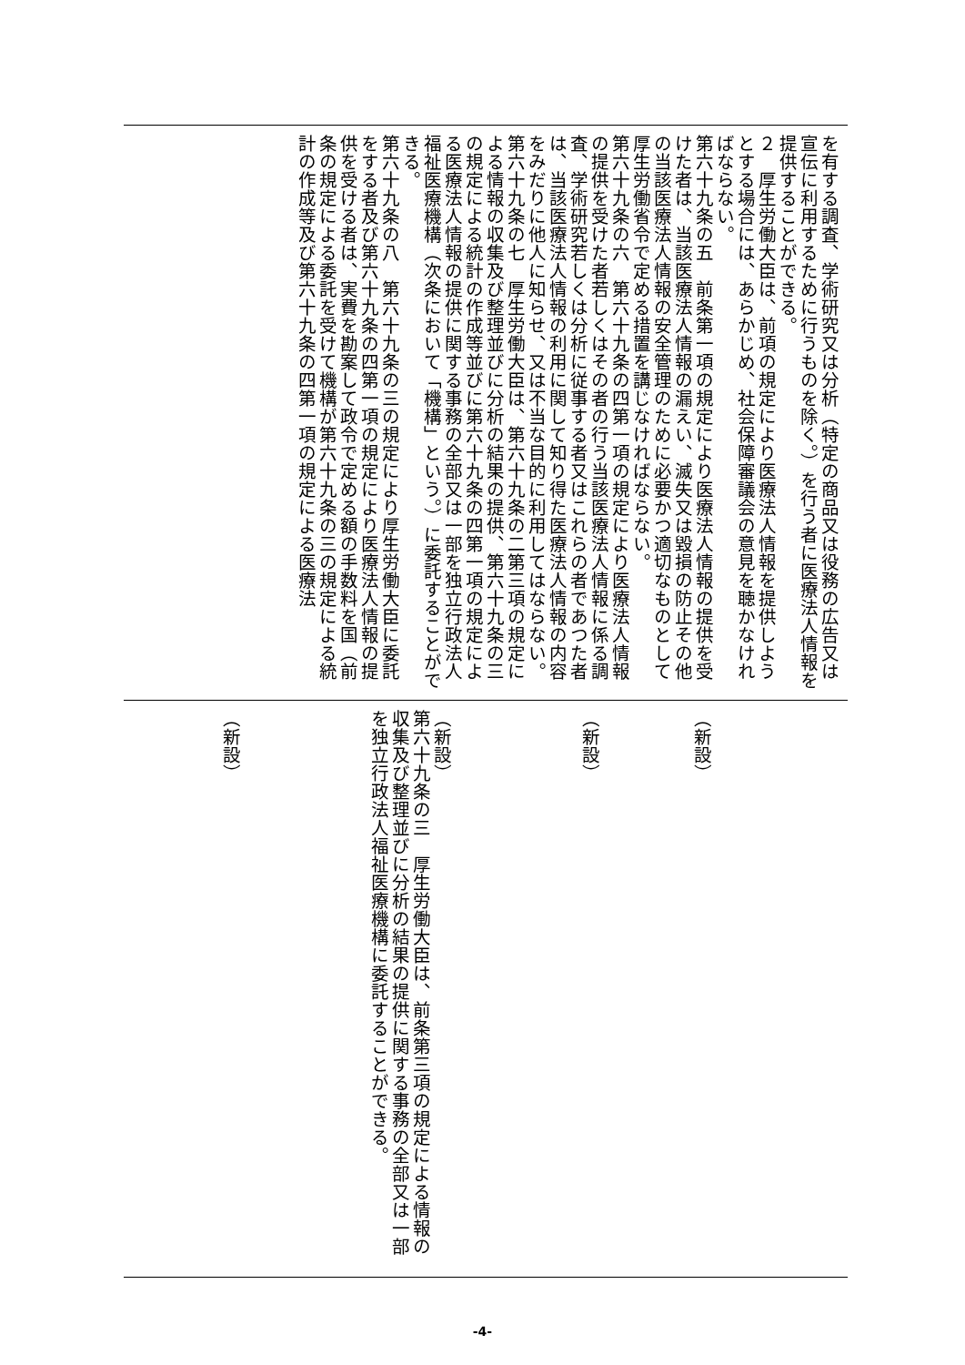を有する調査、学術研究又は分析（特定の商品又は役務の広告又は宣伝に利用するために行うものを除く。）を行う者に医療法人情報を提供することができる。
２　厚生労働大臣は、前項の規定により医療法人情報を提供しようとする場合には、あらかじめ、社会保障審議会の意見を聴かなければならない。
第六十九条の五　前条第一項の規定により医療法人情報の提供を受けた者は、当該医療法人情報の漏えい、滅失又は毀損の防止その他の当該医療法人情報の安全管理のために必要かつ適切なものとして厚生労働省令で定める措置を講じなければならない。
第六十九条の六　第六十九条の四第一項の規定により医療法人情報の提供を受けた者若しくはその者の行う当該医療法人情報に係る調査、学術研究若しくは分析に従事する者又はこれらの者であつた者は、当該医療法人情報の利用に関して知り得た医療法人情報の内容をみだりに他人に知らせ、又は不当な目的に利用してはならない。
第六十九条の七　厚生労働大臣は、第六十九条の二第三項の規定による情報の収集及び整理並びに分析の結果の提供、第六十九条の三の規定による統計の作成等並びに第六十九条の四第一項の規定による医療法人情報の提供に関する事務の全部又は一部を独立行政法人福祉医療機構（次条において「機構」という。）に委託することができる。
第六十九条の八　第六十九条の三の規定により厚生労働大臣に委託をする者及び第六十九条の四第一項の規定により医療法人情報の提供を受ける者は、実費を勘案して政令で定める額の手数料を国（前条の規定による委託を受けて機構が第六十九条の三の規定による統計の作成等及び第六十九条の四第一項の規定による医療法
（新設）
（新設）
（新設）
第六十九条の三　厚生労働大臣は、前条第三項の規定による情報の収集及び整理並びに分析の結果の提供に関する事務の全部又は一部を独立行政法人福祉医療機構に委託することができる。
（新設）
-4-